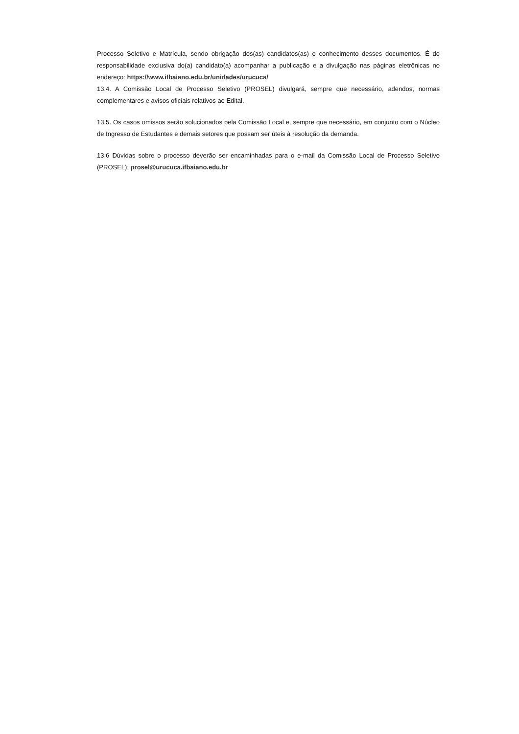Processo Seletivo e Matrícula, sendo obrigação dos(as) candidatos(as) o conhecimento desses documentos. É de responsabilidade exclusiva do(a) candidato(a) acompanhar a publicação e a divulgação nas páginas eletrônicas no endereço: https://www.ifbaiano.edu.br/unidades/urucuca/
13.4. A Comissão Local de Processo Seletivo (PROSEL) divulgará, sempre que necessário, adendos, normas complementares e avisos oficiais relativos ao Edital.
13.5. Os casos omissos serão solucionados pela Comissão Local e, sempre que necessário, em conjunto com o Núcleo de Ingresso de Estudantes e demais setores que possam ser úteis à resolução da demanda.
13.6 Dúvidas sobre o processo deverão ser encaminhadas para o e-mail da Comissão Local de Processo Seletivo (PROSEL): prosel@urucuca.ifbaiano.edu.br